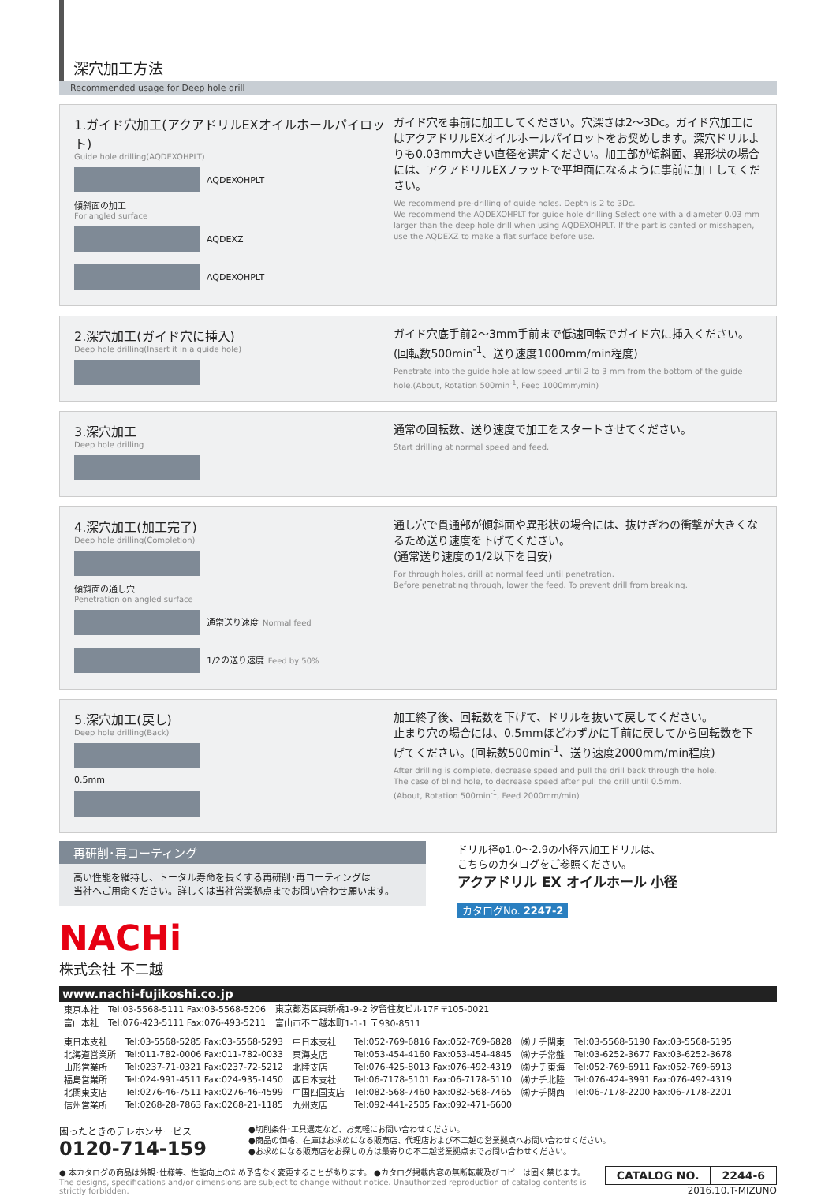深穴加工方法
Recommended usage for Deep hole drill
1.ガイド穴加工(アクアドリルEXオイルホールパイロット)
Guide hole drilling(AQDEXOHPLT)
AQDEXOHPLT
傾斜面の加工
For angled surface
AQDEXZ
AQDEXOHPLT
ガイド穴を事前に加工してください。穴深さは2〜3Dc。ガイド穴加工にはアクアドリルEXオイルホールパイロットをお奨めします。深穴ドリルよりも0.03mm大きい直径を選定ください。加工部が傾斜面、異形状の場合には、アクアドリルEXフラットで平坦面になるように事前に加工してください。
We recommend pre-drilling of guide holes. Depth is 2 to 3Dc.
We recommend the AQDEXOHPLT for guide hole drilling.Select one with a diameter 0.03 mm larger than the deep hole drill when using AQDEXOHPLT. If the part is canted or misshapen, use the AQDEXZ to make a flat surface before use.
2.深穴加工(ガイド穴に挿入)
Deep hole drilling(Insert it in a guide hole)
ガイド穴底手前2〜3mm手前まで低速回転でガイド穴に挿入ください。(回転数500min<sup>-1</sup>、送り速度1000mm/min程度)
Penetrate into the guide hole at low speed until 2 to 3 mm from the bottom of the guide hole.(About, Rotation 500min<sup>-1</sup>, Feed 1000mm/min)
3.深穴加工
Deep hole drilling
通常の回転数、送り速度で加工をスタートさせてください。
Start drilling at normal speed and feed.
4.深穴加工(加工完了)
Deep hole drilling(Completion)
傾斜面の通し穴
Penetration on angled surface
通常送り速度 Normal feed
1/2の送り速度 Feed by 50%
通し穴で貫通部が傾斜面や異形状の場合には、抜けぎわの衝撃が大きくなるため送り速度を下げてください。
(通常送り速度の1/2以下を目安)
For through holes, drill at normal feed until penetration.
Before penetrating through, lower the feed. To prevent drill from breaking.
5.深穴加工(戻し)
Deep hole drilling(Back)
0.5mm
加工終了後、回転数を下げて、ドリルを抜いて戻してください。
止まり穴の場合には、0.5mmほどわずかに手前に戻してから回転数を下げてください。(回転数500min<sup>-1</sup>、送り速度2000mm/min程度)
After drilling is complete, decrease speed and pull the drill back through the hole.
The case of blind hole, to decrease speed after pull the drill until 0.5mm.
(About, Rotation 500min<sup>-1</sup>, Feed 2000mm/min)
再研削･再コーティング
高い性能を維持し、トータル寿命を長くする再研削･再コーティングは
当社へご用命ください。詳しくは当社営業拠点までお問い合わせ願います。
NACHi
株式会社 不二越
ドリル径φ1.0〜2.9の小径穴加工ドリルは、
こちらのカタログをご参照ください。
アクアドリル EX オイルホール 小径
カタログNo. 2247-2
www.nachi-fujikoshi.co.jp
| 東京本社 | Tel:03-5568-5111 Fax:03-5568-5206 | 東京都港区東新橋1-9-2 汐留住友ビル17F 〒105-0021 |
| 富山本社 | Tel:076-423-5111 Fax:076-493-5211 | 富山市不二越本町1-1-1 〒930-8511 |
| 東日本支社 | Tel:03-5568-5285 Fax:03-5568-5293 | 中日本支社 | Tel:052-769-6816 Fax:052-769-6828 | ㈱ナチ関東 | Tel:03-5568-5190 Fax:03-5568-5195 |
| 北海道営業所 | Tel:011-782-0006 Fax:011-782-0033 | 東海支店 | Tel:053-454-4160 Fax:053-454-4845 | ㈱ナチ常盤 | Tel:03-6252-3677 Fax:03-6252-3678 |
| 山形営業所 | Tel:0237-71-0321 Fax:0237-72-5212 | 北陸支店 | Tel:076-425-8013 Fax:076-492-4319 | ㈱ナチ東海 | Tel:052-769-6911 Fax:052-769-6913 |
| 福島営業所 | Tel:024-991-4511 Fax:024-935-1450 | 西日本支社 | Tel:06-7178-5101 Fax:06-7178-5110 | ㈱ナチ北陸 | Tel:076-424-3991 Fax:076-492-4319 |
| 北関東支店 | Tel:0276-46-7511 Fax:0276-46-4599 | 中国四国支店 | Tel:082-568-7460 Fax:082-568-7465 | ㈱ナチ関西 | Tel:06-7178-2200 Fax:06-7178-2201 |
| 信州営業所 | Tel:0268-28-7863 Fax:0268-21-1185 | 九州支店 | Tel:092-441-2505 Fax:092-471-6600 | | |
困ったときのテレホンサービス
0120-714-159
●切削条件･工具選定など、お気軽にお問い合わせください。
●商品の価格、在庫はお求めになる販売店、代理店および不二越の営業拠点へお問い合わせください。
●お求めになる販売店をお探しの方は最寄りの不二越営業拠点までお問い合わせください。
● 本カタログの商品は外観･仕様等、性能向上のため予告なく変更することがあります。 ●カタログ掲載内容の無断転載及びコピーは固く禁じます。
The designs, specifications and/or dimensions are subject to change without notice. Unauthorized reproduction of catalog contents is strictly forbidden.
| CATALOG NO. | 2244-6 |
2016.10.T-MIZUNO